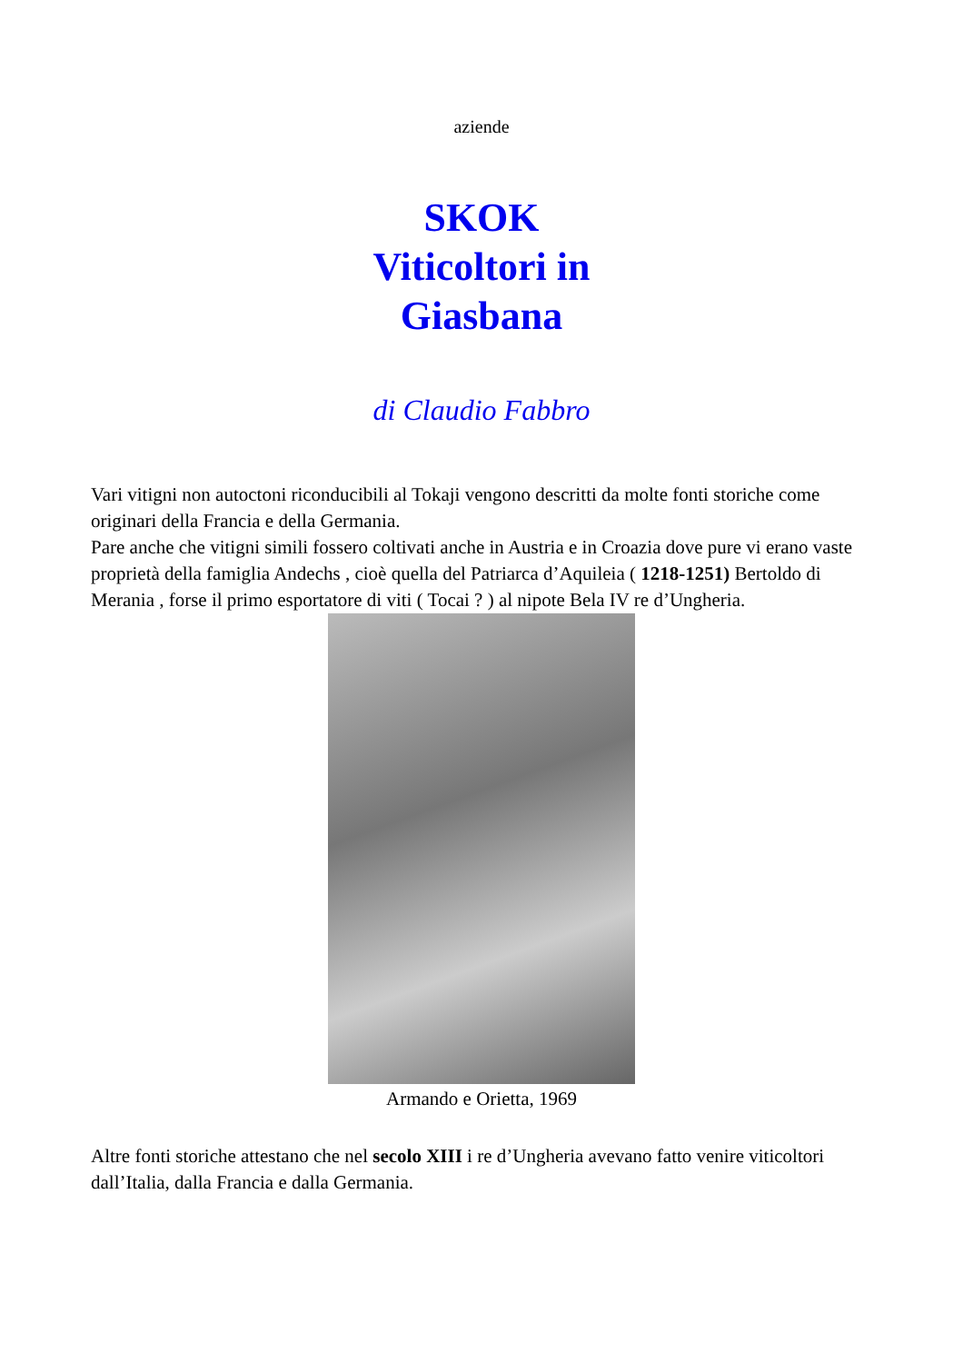aziende
SKOK
Viticoltori in
Giasbana
di Claudio Fabbro
Vari vitigni non autoctoni riconducibili al Tokaji vengono descritti da molte fonti storiche come originari della Francia e della Germania.
Pare anche che vitigni simili fossero coltivati anche in Austria e in Croazia dove pure vi erano vaste proprietà della famiglia Andechs , cioè quella del Patriarca d’Aquileia ( 1218-1251) Bertoldo di Merania , forse il primo esportatore di viti ( Tocai ? ) al nipote Bela IV re d’Ungheria.
Armando e Orietta, 1969
Altre fonti storiche attestano che nel secolo XIII i re d’Ungheria avevano fatto venire viticoltori dall’Italia, dalla Francia e dalla Germania.